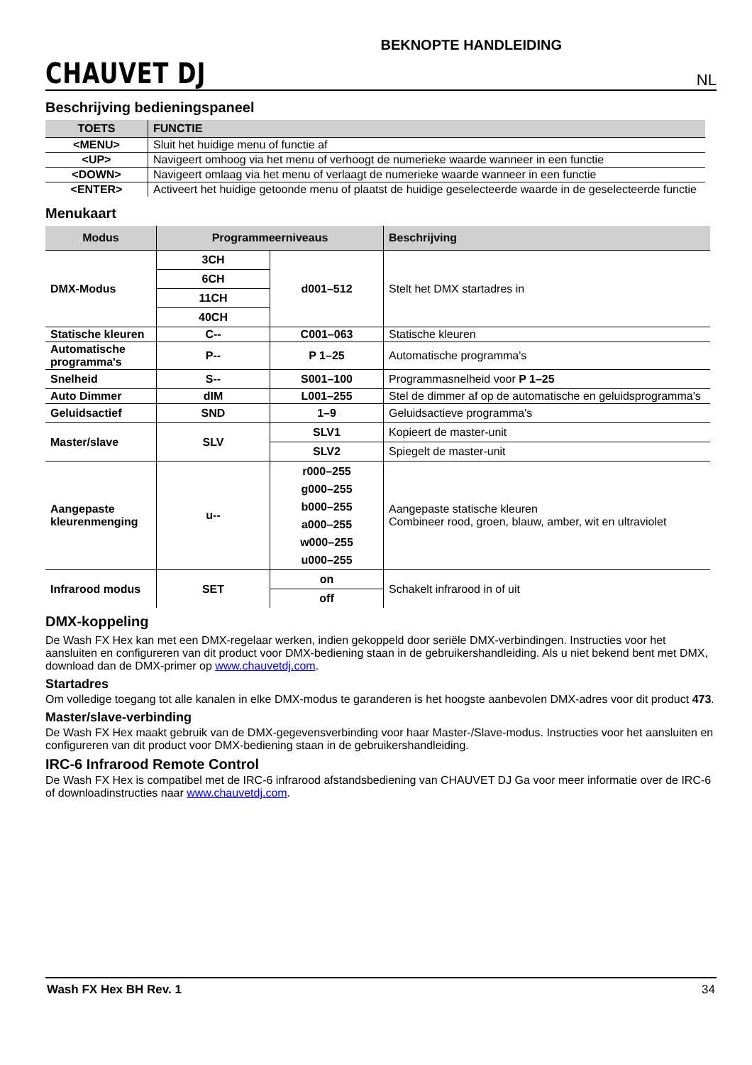CHAUVET DJ
BEKNOPTE HANDLEIDING
NL
Beschrijving bedieningspaneel
| TOETS | FUNCTIE |
| --- | --- |
| <MENU> | Sluit het huidige menu of functie af |
| <UP> | Navigeert omhoog via het menu of verhoogt de numerieke waarde wanneer in een functie |
| <DOWN> | Navigeert omlaag via het menu of verlaagt de numerieke waarde wanneer in een functie |
| <ENTER> | Activeert het huidige getoonde menu of plaatst de huidige geselecteerde waarde in de geselecteerde functie |
Menukaart
| Modus | Programmeerniveaus | | Beschrijving |
| --- | --- | --- | --- |
| DMX-Modus | 3CH | d001–512 | Stelt het DMX startadres in |
| | 6CH | | |
| | 11CH | | |
| | 40CH | | |
| Statische kleuren | C-- | C001–063 | Statische kleuren |
| Automatische programma's | P-- | P 1–25 | Automatische programma's |
| Snelheid | S-- | S001–100 | Programmasnelheid voor P 1–25 |
| Auto Dimmer | dIM | L001–255 | Stel de dimmer af op de automatische en geluidsprogramma's |
| Geluidsactief | SND | 1–9 | Geluidsactieve programma's |
| Master/slave | SLV | SLV1 | Kopieert de master-unit |
| | | SLV2 | Spiegelt de master-unit |
| Aangepaste kleurenmenging | u-- | r000–255 g000–255 b000–255 a000–255 w000–255 u000–255 | Aangepaste statische kleuren Combineer rood, groen, blauw, amber, wit en ultraviolet |
| Infrarood modus | SET | on | Schakelt infrarood in of uit |
| | | off | |
DMX-koppeling
De Wash FX Hex kan met een DMX-regelaar werken, indien gekoppeld door seriële DMX-verbindingen. Instructies voor het aansluiten en configureren van dit product voor DMX-bediening staan in de gebruikershandleiding. Als u niet bekend bent met DMX, download dan de DMX-primer op www.chauvetdj.com.
Startadres
Om volledige toegang tot alle kanalen in elke DMX-modus te garanderen is het hoogste aanbevolen DMX-adres voor dit product 473.
Master/slave-verbinding
De Wash FX Hex maakt gebruik van de DMX-gegevensverbinding voor haar Master-/Slave-modus. Instructies voor het aansluiten en configureren van dit product voor DMX-bediening staan in de gebruikershandleiding.
IRC-6 Infrarood Remote Control
De Wash FX Hex is compatibel met de IRC-6 infrarood afstandsbediening van CHAUVET DJ Ga voor meer informatie over de IRC-6 of downloadinstructies naar www.chauvetdj.com.
Wash FX Hex BH Rev. 1 34